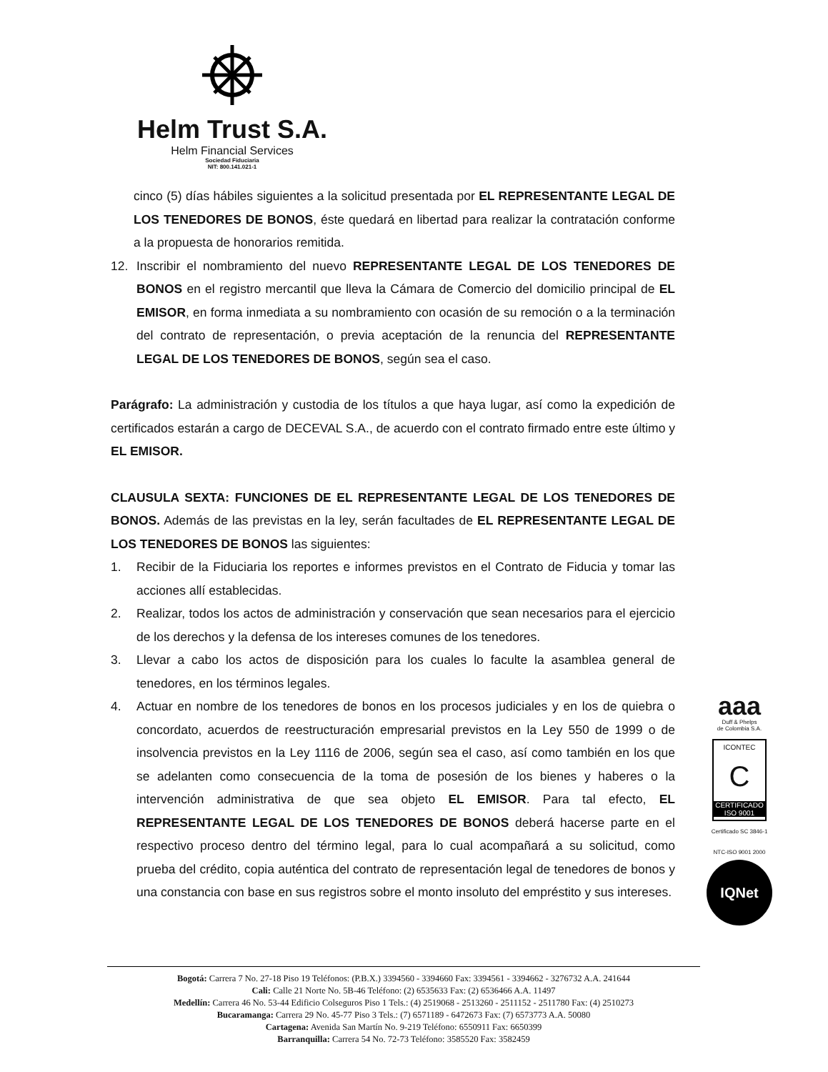Helm Trust S.A.
Helm Financial Services
Sociedad Fiduciaria
NIT: 800.141.021-1
cinco (5) días hábiles siguientes a la solicitud presentada por EL REPRESENTANTE LEGAL DE LOS TENEDORES DE BONOS, éste quedará en libertad para realizar la contratación conforme a la propuesta de honorarios remitida.
12. Inscribir el nombramiento del nuevo REPRESENTANTE LEGAL DE LOS TENEDORES DE BONOS en el registro mercantil que lleva la Cámara de Comercio del domicilio principal de EL EMISOR, en forma inmediata a su nombramiento con ocasión de su remoción o a la terminación del contrato de representación, o previa aceptación de la renuncia del REPRESENTANTE LEGAL DE LOS TENEDORES DE BONOS, según sea el caso.
Parágrafo: La administración y custodia de los títulos a que haya lugar, así como la expedición de certificados estarán a cargo de DECEVAL S.A., de acuerdo con el contrato firmado entre este último y EL EMISOR.
CLAUSULA SEXTA: FUNCIONES DE EL REPRESENTANTE LEGAL DE LOS TENEDORES DE BONOS. Además de las previstas en la ley, serán facultades de EL REPRESENTANTE LEGAL DE LOS TENEDORES DE BONOS las siguientes:
1. Recibir de la Fiduciaria los reportes e informes previstos en el Contrato de Fiducia y tomar las acciones allí establecidas.
2. Realizar, todos los actos de administración y conservación que sean necesarios para el ejercicio de los derechos y la defensa de los intereses comunes de los tenedores.
3. Llevar a cabo los actos de disposición para los cuales lo faculte la asamblea general de tenedores, en los términos legales.
4. Actuar en nombre de los tenedores de bonos en los procesos judiciales y en los de quiebra o concordato, acuerdos de reestructuración empresarial previstos en la Ley 550 de 1999 o de insolvencia previstos en la Ley 1116 de 2006, según sea el caso, así como también en los que se adelanten como consecuencia de la toma de posesión de los bienes y haberes o la intervención administrativa de que sea objeto EL EMISOR. Para tal efecto, EL REPRESENTANTE LEGAL DE LOS TENEDORES DE BONOS deberá hacerse parte en el respectivo proceso dentro del término legal, para lo cual acompañará a su solicitud, como prueba del crédito, copia auténtica del contrato de representación legal de tenedores de bonos y una constancia con base en sus registros sobre el monto insoluto del empréstito y sus intereses.
aaa
Duff & Phelps
de Colombia S.A.
ICONTEC
C
CERTIFICADO
ISO 9001
Certificado SC 3846-1
NTC-ISO 9001 2000
IQNet
Bogotá: Carrera 7 No. 27-18 Piso 19 Teléfonos: (P.B.X.) 3394560 - 3394660 Fax: 3394561 - 3394662 - 3276732 A.A. 241644
Cali: Calle 21 Norte No. 5B-46 Teléfono: (2) 6535633 Fax: (2) 6536466 A.A. 11497
Medellín: Carrera 46 No. 53-44 Edificio Colseguros Piso 1 Tels.: (4) 2519068 - 2513260 - 2511152 - 2511780 Fax: (4) 2510273
Bucaramanga: Carrera 29 No. 45-77 Piso 3 Tels.: (7) 6571189 - 6472673 Fax: (7) 6573773 A.A. 50080
Cartagena: Avenida San Martín No. 9-219 Teléfono: 6550911 Fax: 6650399
Barranquilla: Carrera 54 No. 72-73 Teléfono: 3585520 Fax: 3582459